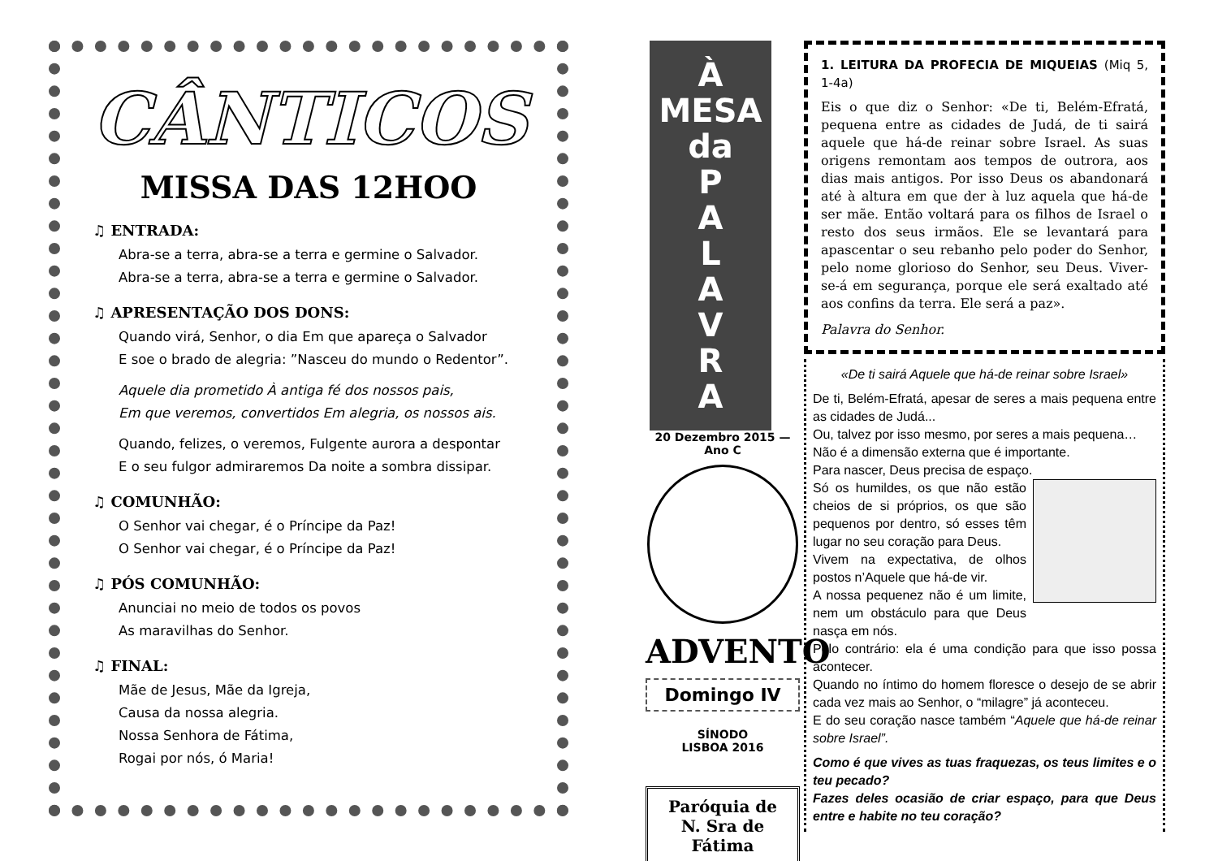CÂNTICOS
MISSA DAS 12HOO
♫ ENTRADA:
Abra-se a terra, abra-se a terra e germine o Salvador.
Abra-se a terra, abra-se a terra e germine o Salvador.
♫ APRESENTAÇÃO DOS DONS:
Quando virá, Senhor, o dia Em que apareça o Salvador
E soe o brado de alegria: ”Nasceu do mundo o Redentor”.
Aquele dia prometido À antiga fé dos nossos pais,
Em que veremos, convertidos Em alegria, os nossos ais.
Quando, felizes, o veremos, Fulgente aurora a despontar
E o seu fulgor admiraremos Da noite a sombra dissipar.
♫ COMUNHÃO:
O Senhor vai chegar, é o Príncipe da Paz!
O Senhor vai chegar, é o Príncipe da Paz!
♫ PÓS COMUNHÃO:
Anunciai no meio de todos os povos
As maravilhas do Senhor.
♫ FINAL:
Mãe de Jesus, Mãe da Igreja,
Causa da nossa alegria.
Nossa Senhora de Fátima,
Rogai por nós, ó Maria!
À
MESA
da
P
A
L
A
V
R
A
20 Dezembro 2015 — Ano C
ADVENTO
Domingo IV
SÍNODO
LISBOA 2016
Paróquia de
N. Sra de Fátima
1. LEITURA DA PROFECIA DE MIQUEIAS (Miq 5, 1-4a)
Eis o que diz o Senhor: «De ti, Belém-Efratá, pequena entre as cidades de Judá, de ti sairá aquele que há-de reinar sobre Israel. As suas origens remontam aos tempos de outrora, aos dias mais antigos. Por isso Deus os abandonará até à altura em que der à luz aquela que há-de ser mãe. Então voltará para os filhos de Israel o resto dos seus irmãos. Ele se levantará para apascentar o seu rebanho pelo poder do Senhor, pelo nome glorioso do Senhor, seu Deus. Viver-se-á em segurança, porque ele será exaltado até aos confins da terra. Ele será a paz».
Palavra do Senhor.
«De ti sairá Aquele que há-de reinar sobre Israel»
De ti, Belém-Efratá, apesar de seres a mais pequena entre as cidades de Judá...
Ou, talvez por isso mesmo, por seres a mais pequena…
Não é a dimensão externa que é importante.
Para nascer, Deus precisa de espaço.
Só os humildes, os que não estão cheios de si próprios, os que são pequenos por dentro, só esses têm lugar no seu coração para Deus.
Vivem na expectativa, de olhos postos n’Aquele que há-de vir.
A nossa pequenez não é um limite, nem um obstáculo para que Deus nasça em nós.
Pelo contrário: ela é uma condição para que isso possa acontecer.
Quando no íntimo do homem floresce o desejo de se abrir cada vez mais ao Senhor, o “milagre” já aconteceu.
E do seu coração nasce também “Aquele que há-de reinar sobre Israel”.
Como é que vives as tuas fraquezas, os teus limites e o teu pecado?
Fazes deles ocasião de criar espaço, para que Deus entre e habite no teu coração?